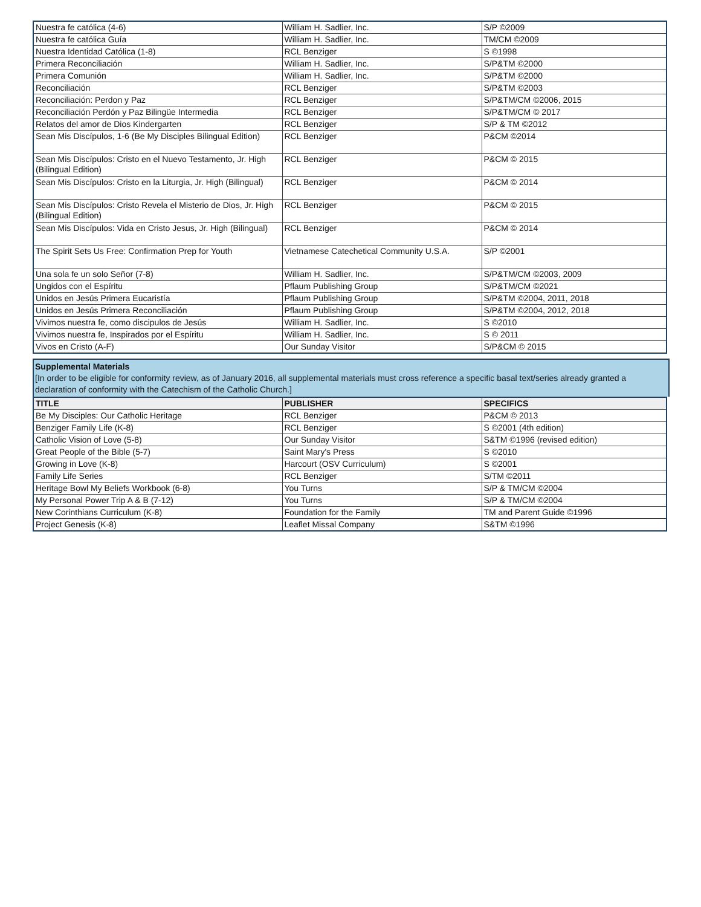| Nuestra fe católica (4-6) | William H. Sadlier, Inc. | S/P ©2009 |
| Nuestra fe católica Guía | William H. Sadlier, Inc. | TM/CM ©2009 |
| Nuestra Identidad Católica (1-8) | RCL Benziger | S ©1998 |
| Primera Reconciliación | William H. Sadlier, Inc. | S/P&TM ©2000 |
| Primera Comunión | William H. Sadlier, Inc. | S/P&TM ©2000 |
| Reconciliación | RCL Benziger | S/P&TM ©2003 |
| Reconciliación: Perdon y Paz | RCL Benziger | S/P&TM/CM ©2006, 2015 |
| Reconciliación Perdón y Paz Bilingüe Intermedia | RCL Benziger | S/P&TM/CM © 2017 |
| Relatos del amor de Dios Kindergarten | RCL Benziger | S/P & TM ©2012 |
| Sean Mis Discípulos, 1-6 (Be My Disciples Bilingual Edition) | RCL Benziger | P&CM ©2014 |
| Sean Mis Discípulos: Cristo en el Nuevo Testamento, Jr. High (Bilingual Edition) | RCL Benziger | P&CM © 2015 |
| Sean Mis Discípulos: Cristo en la Liturgia, Jr. High (Bilingual) | RCL Benziger | P&CM © 2014 |
| Sean Mis Discípulos: Cristo Revela el Misterio de Dios, Jr. High (Bilingual Edition) | RCL Benziger | P&CM © 2015 |
| Sean Mis Discípulos: Vida en Cristo Jesus, Jr. High (Bilingual) | RCL Benziger | P&CM © 2014 |
| The Spirit Sets Us Free: Confirmation Prep for Youth | Vietnamese Catechetical Community U.S.A. | S/P ©2001 |
| Una sola fe un solo Señor (7-8) | William H. Sadlier, Inc. | S/P&TM/CM ©2003, 2009 |
| Ungidos con el Espíritu | Pflaum Publishing Group | S/P&TM/CM ©2021 |
| Unidos en Jesús Primera Eucaristía | Pflaum Publishing Group | S/P&TM ©2004, 2011, 2018 |
| Unidos en Jesús Primera Reconciliación | Pflaum Publishing Group | S/P&TM ©2004, 2012, 2018 |
| Vivimos nuestra fe, como discipulos de Jesús | William H. Sadlier, Inc. | S ©2010 |
| Vivimos nuestra fe, Inspirados por el Espíritu | William H. Sadlier, Inc. | S © 2011 |
| Vivos en Cristo (A-F) | Our Sunday Visitor | S/P&CM © 2015 |
Supplemental Materials
[In order to be eligible for conformity review, as of January 2016, all supplemental materials must cross reference a specific basal text/series already granted a declaration of conformity with the Catechism of the Catholic Church.]
| TITLE | PUBLISHER | SPECIFICS |
| --- | --- | --- |
| Be My Disciples: Our Catholic Heritage | RCL Benziger | P&CM © 2013 |
| Benziger Family Life (K-8) | RCL Benziger | S ©2001 (4th edition) |
| Catholic Vision of Love (5-8) | Our Sunday Visitor | S&TM ©1996 (revised edition) |
| Great People of the Bible (5-7) | Saint Mary's Press | S ©2010 |
| Growing in Love (K-8) | Harcourt (OSV Curriculum) | S ©2001 |
| Family Life Series | RCL Benziger | S/TM ©2011 |
| Heritage Bowl My Beliefs Workbook (6-8) | You Turns | S/P & TM/CM ©2004 |
| My Personal Power Trip A & B (7-12) | You Turns | S/P & TM/CM ©2004 |
| New Corinthians Curriculum (K-8) | Foundation for the Family | TM and Parent Guide ©1996 |
| Project Genesis (K-8) | Leaflet Missal Company | S&TM ©1996 |